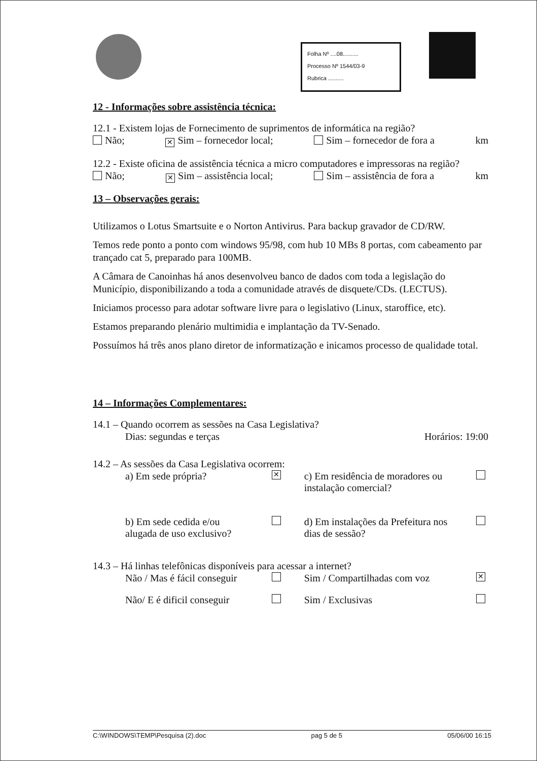Folha Nº ....08..........
Processo Nº 1544/03-9
Rubrica ..........
12 - Informações sobre assistência técnica:
12.1 - Existem lojas de Fornecimento de suprimentos de informática na região?
Não; ✕ Sim – fornecedor local; Sim – fornecedor de fora a km
12.2 - Existe oficina de assistência técnica a micro computadores e impressoras na região?
Não; ✕ Sim – assistência local; Sim – assistência de fora a km
13 – Observações gerais:
Utilizamos o Lotus Smartsuite e o Norton Antivirus. Para backup gravador de CD/RW.
Temos rede ponto a ponto com windows 95/98, com hub 10 MBs 8 portas, com cabeamento par trançado cat 5, preparado para 100MB.
A Câmara de Canoinhas há anos desenvolveu banco de dados com toda a legislação do Município, disponibilizando a toda a comunidade através de disquete/CDs. (LECTUS).
Iniciamos processo para adotar software livre para o legislativo (Linux, staroffice, etc).
Estamos preparando plenário multimidia e implantação da TV-Senado.
Possuímos há três anos plano diretor de informatização e inicamos processo de qualidade total.
14 – Informações Complementares:
14.1 – Quando ocorrem as sessões na Casa Legislativa?
Dias: segundas e terças Horários: 19:00
14.2 – As sessões da Casa Legislativa ocorrem:
a) Em sede própria? ✕ c) Em residência de moradores ou instalação comercial?
b) Em sede cedida e/ou alugada de uso exclusivo? d) Em instalações da Prefeitura nos dias de sessão?
14.3 – Há linhas telefônicas disponíveis para acessar a internet?
Não / Mas é fácil conseguir Sim / Compartilhadas com voz ✕
Não/ E é dificil conseguir Sim / Exclusivas
C:\WINDOWS\TEMP\Pesquisa (2).doc pag 5 de 5 05/06/00 16:15